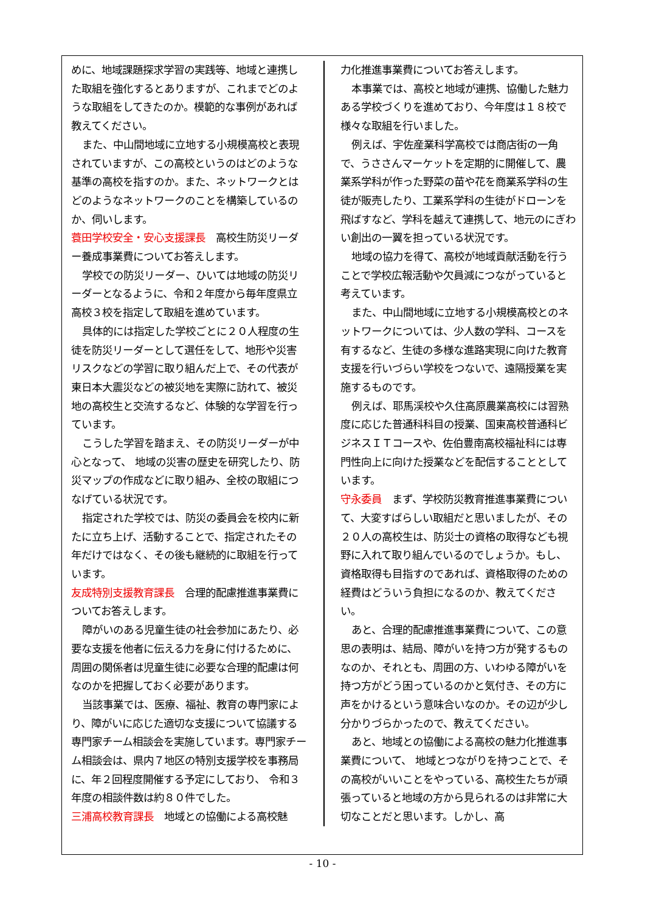めに、地域課題探求学習の実践等、地域と連携した取組を強化するとありますが、これまでどのような取組をしてきたのか。模範的な事例があれば教えてください。
また、中山間地域に立地する小規模高校と表現されていますが、この高校というのはどのような基準の高校を指すのか。また、ネットワークとはどのようなネットワークのことを構築しているのか、伺いします。
蓑田学校安全・安心支援課長　高校生防災リーダー養成事業費についてお答えします。
学校での防災リーダー、ひいては地域の防災リーダーとなるように、令和２年度から毎年度県立高校３校を指定して取組を進めています。
具体的には指定した学校ごとに２０人程度の生徒を防災リーダーとして選任をして、地形や災害リスクなどの学習に取り組んだ上で、その代表が東日本大震災などの被災地を実際に訪れて、被災地の高校生と交流するなど、体験的な学習を行っています。
こうした学習を踏まえ、その防災リーダーが中心となって、 地域の災害の歴史を研究したり、防災マップの作成などに取り組み、全校の取組につなげている状況です。
指定された学校では、防災の委員会を校内に新たに立ち上げ、活動することで、指定されたその年だけではなく、その後も継続的に取組を行っています。
友成特別支援教育課長　合理的配慮推進事業費についてお答えします。
障がいのある児童生徒の社会参加にあたり、必要な支援を他者に伝える力を身に付けるために、周囲の関係者は児童生徒に必要な合理的配慮は何なのかを把握しておく必要があります。
当該事業では、医療、福祉、教育の専門家により、障がいに応じた適切な支援について協議する専門家チーム相談会を実施しています。専門家チーム相談会は、県内７地区の特別支援学校を事務局に、年２回程度開催する予定にしており、 令和３年度の相談件数は約８０件でした。
三浦高校教育課長　地域との協働による高校魅
力化推進事業費についてお答えします。
本事業では、高校と地域が連携、協働した魅力ある学校づくりを進めており、今年度は１８校で様々な取組を行いました。
例えば、宇佐産業科学高校では商店街の一角で、うささんマーケットを定期的に開催して、農業系学科が作った野菜の苗や花を商業系学科の生徒が販売したり、工業系学科の生徒がドローンを飛ばすなど、学科を越えて連携して、地元のにぎわい創出の一翼を担っている状況です。
地域の協力を得て、高校が地域貢献活動を行うことで学校広報活動や欠員減につながっていると考えています。
また、中山間地域に立地する小規模高校とのネットワークについては、少人数の学科、コースを有するなど、生徒の多様な進路実現に向けた教育支援を行いづらい学校をつないで、遠隔授業を実施するものです。
例えば、耶馬渓校や久住高原農業高校には習熟度に応じた普通科科目の授業、国東高校普通科ビジネスＩＴコースや、佐伯豊南高校福祉科には専門性向上に向けた授業などを配信することとしています。
守永委員　まず、学校防災教育推進事業費について、大変すばらしい取組だと思いましたが、その２０人の高校生は、防災士の資格の取得なども視野に入れて取り組んでいるのでしょうか。もし、資格取得も目指すのであれば、資格取得のための経費はどういう負担になるのか、教えてください。
あと、合理的配慮推進事業費について、この意思の表明は、結局、障がいを持つ方が発するものなのか、それとも、周囲の方、いわゆる障がいを持つ方がどう困っているのかと気付き、その方に声をかけるという意味合いなのか。その辺が少し分かりづらかったので、教えてください。
あと、地域との協働による高校の魅力化推進事業費について、 地域とつながりを持つことで、その高校がいいことをやっている、高校生たちが頑張っていると地域の方から見られるのは非常に大切なことだと思います。しかし、高
- 10 -